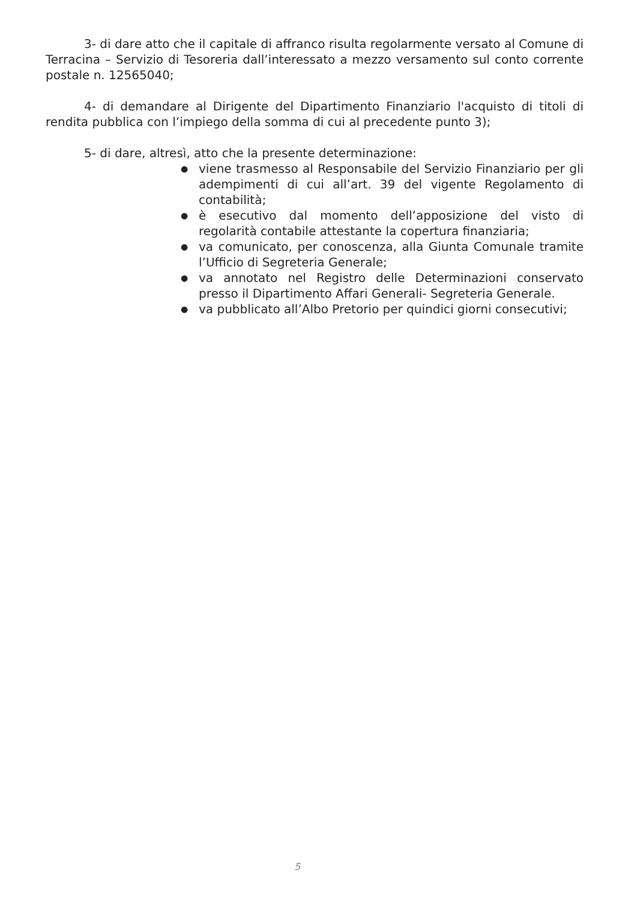3- di dare atto che il capitale di affranco risulta regolarmente versato al Comune di Terracina – Servizio di Tesoreria dall’interessato a mezzo versamento sul conto corrente postale n. 12565040;
4- di demandare al Dirigente del Dipartimento Finanziario l'acquisto di titoli di rendita pubblica con l’impiego della somma di cui al precedente punto 3);
5- di dare, altresì, atto che la presente determinazione:
● viene trasmesso al Responsabile del Servizio Finanziario per gli adempimenti di cui all’art. 39 del vigente Regolamento di contabilità;
● è esecutivo dal momento dell’apposizione del visto di regolarità contabile attestante la copertura finanziaria;
● va comunicato, per conoscenza, alla Giunta Comunale tramite l’Ufficio di Segreteria Generale;
● va annotato nel Registro delle Determinazioni conservato presso il Dipartimento Affari Generali- Segreteria Generale.
● va pubblicato all’Albo Pretorio per quindici giorni consecutivi;
5